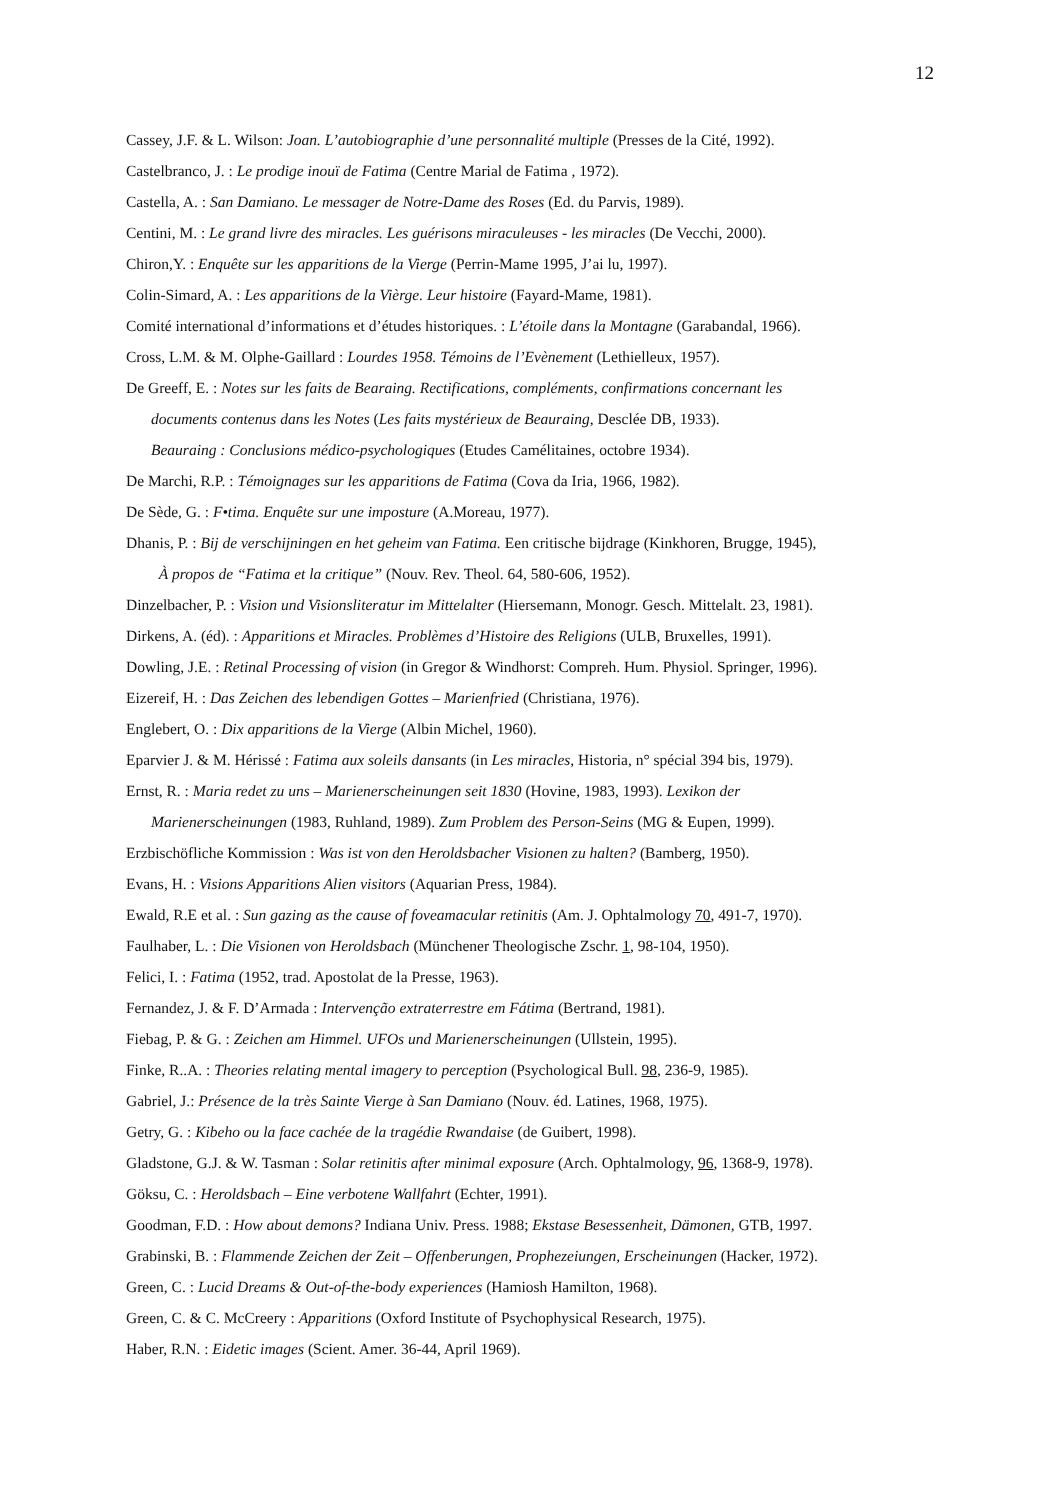12
Cassey, J.F. & L. Wilson: Joan. L’autobiographie d’une personnalité multiple (Presses de la Cité, 1992).
Castelbranco, J. : Le prodige inouï de Fatima (Centre Marial de Fatima , 1972).
Castella, A. : San Damiano. Le messager de Notre-Dame des Roses (Ed. du Parvis, 1989).
Centini, M. : Le grand livre des miracles. Les guérisons miraculeuses - les miracles (De Vecchi, 2000).
Chiron,Y. : Enquête sur les apparitions de la Vierge (Perrin-Mame 1995, J’ai lu, 1997).
Colin-Simard, A. : Les apparitions de la Vièrge. Leur histoire (Fayard-Mame, 1981).
Comité international d’informations et d’études historiques. : L’étoile dans la Montagne (Garabandal, 1966).
Cross, L.M. & M. Olphe-Gaillard : Lourdes 1958. Témoins de l’Evènement (Lethielleux, 1957).
De Greeff, E. : Notes sur les faits de Bearaing. Rectifications, compléments, confirmations concernant les
documents contenus dans les Notes (Les faits mystérieux de Beauraing, Desclée DB, 1933).
Beauraing : Conclusions médico-psychologiques (Etudes Camélitaines, octobre 1934).
De Marchi, R.P. : Témoignages sur les apparitions de Fatima (Cova da Iria, 1966, 1982).
De Sède, G. : F•tima. Enquête sur une imposture (A.Moreau, 1977).
Dhanis, P. : Bij de verschijningen en het geheim van Fatima. Een critische bijdrage (Kinkhoren, Brugge, 1945),
À propos de “Fatima et la critique” (Nouv. Rev. Theol. 64, 580-606, 1952).
Dinzelbacher, P. : Vision und Visionsliteratur im Mittelalter (Hiersemann, Monogr. Gesch. Mittelalt. 23, 1981).
Dirkens, A. (éd). : Apparitions et Miracles. Problèmes d’Histoire des Religions (ULB, Bruxelles, 1991).
Dowling, J.E. : Retinal Processing of vision (in Gregor & Windhorst: Compreh. Hum. Physiol. Springer, 1996).
Eizereif, H. : Das Zeichen des lebendigen Gottes – Marienfried (Christiana, 1976).
Englebert, O. : Dix apparitions de la Vierge (Albin Michel, 1960).
Eparvier J. & M. Hérissé : Fatima aux soleils dansants (in Les miracles, Historia, n° spécial 394 bis, 1979).
Ernst, R. : Maria redet zu uns – Marienerscheinungen seit 1830 (Hovine, 1983, 1993). Lexikon der
Marienerscheinungen (1983, Ruhland, 1989). Zum Problem des Person-Seins (MG & Eupen, 1999).
Erzbischöfliche Kommission : Was ist von den Heroldsbacher Visionen zu halten? (Bamberg, 1950).
Evans, H. : Visions Apparitions Alien visitors (Aquarian Press, 1984).
Ewald, R.E et al. : Sun gazing as the cause of foveamacular retinitis (Am. J. Ophtalmology 70, 491-7, 1970).
Faulhaber, L. : Die Visionen von Heroldsbach (Münchener Theologische Zschr. 1, 98-104, 1950).
Felici, I. : Fatima (1952, trad. Apostolat de la Presse, 1963).
Fernandez, J. & F. D’Armada : Intervenção extraterrestre em Fátima (Bertrand, 1981).
Fiebag, P. & G. : Zeichen am Himmel. UFOs und Marienerscheinungen (Ullstein, 1995).
Finke, R..A. : Theories relating mental imagery to perception (Psychological Bull. 98, 236-9, 1985).
Gabriel, J.: Présence de la très Sainte Vierge à San Damiano (Nouv. éd. Latines, 1968, 1975).
Getry, G. : Kibeho ou la face cachée de la tragédie Rwandaise (de Guibert, 1998).
Gladstone, G.J. & W. Tasman : Solar retinitis after minimal exposure (Arch. Ophtalmology, 96, 1368-9, 1978).
Göksu, C. : Heroldsbach – Eine verbotene Wallfahrt (Echter, 1991).
Goodman, F.D. : How about demons? Indiana Univ. Press. 1988; Ekstase Besessenheit, Dämonen, GTB, 1997.
Grabinski, B. : Flammende Zeichen der Zeit – Offenberungen, Prophezeiungen, Erscheinungen (Hacker, 1972).
Green, C. : Lucid Dreams & Out-of-the-body experiences (Hamiosh Hamilton, 1968).
Green, C. & C. McCreery : Apparitions (Oxford Institute of Psychophysical Research, 1975).
Haber, R.N. : Eidetic images (Scient. Amer. 36-44, April 1969).